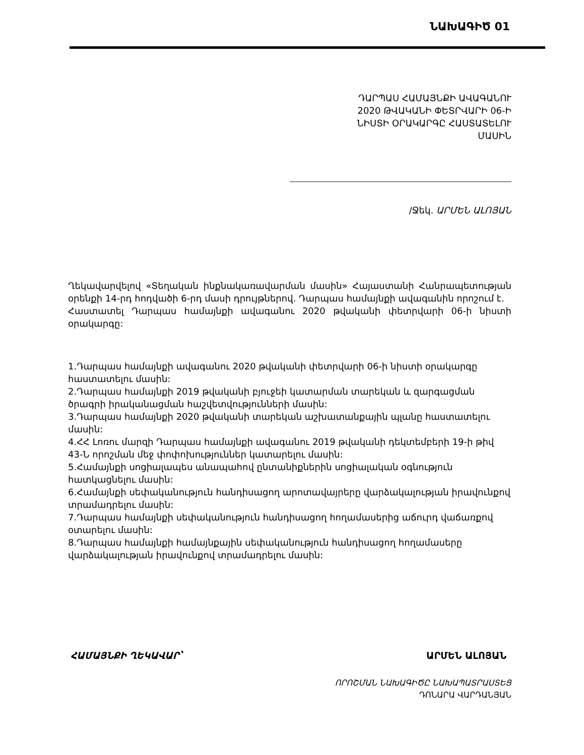ՆԱԽԱԳԻԾ 01
ԴԱՐՊԱՍ ՀԱՄԱՅՆՔԻ ԱՎԱԳԱՆՈՒ
2020 ԹՎԱԿԱՆԻ ՓԵՏՐՎԱՐԻ 06-Ի
ՆԻՍՏԻ ՕՐԱԿԱՐԳԸ ՀԱՍՏԱՏԵԼՈՒ
ՄԱՍԻՆ
/Ջեկ. ԱՐՄԵՆ ԱԼՈՅԱՆ
Ղեկավարվելով «Տեղական ինքնակառավարման մասին» Հայաստանի Հանրապետության օրենքի 14-րդ հոդվածի 6-րդ մասի դրույթներով. Դարպաս համայնքի ավագանին որոշում է.
Հաստատել Դարպաս համայնքի ավագանու 2020 թվականի փետրվարի 06-ի նիստի օրակարգը:
1.Դարպաս համայնքի ավագանու 2020 թվականի փետրվարի 06-ի նիստի օրակարգը հաստատելու մասին:
2.Դարպաս համայնքի 2019 թվականի բյուջեի կատարման տարեկան և զարգացման ծրագրի իրականացման հաշվետվությունների մասին:
3.Դարպաս համայնքի 2020 թվականի տարեկան աշխատանքային պլանը հաստատելու մասին:
4.ՀՀ Լոռու մարզի Դարպաս համայնքի ավագանու 2019 թվականի դեկտեմբերի 19-ի թիվ 43-Ն որոշման մեջ փոփոխություններ կատարելու մասին:
5.Համայնքի սոցիալապես անապահով ընտանիքներին սոցիալական օգնություն հատկացնելու մասին:
6.Համայնքի սեփականություն հանդիսացող արոտավայրերը վարձակալության իրավունքով տրամադրելու մասին:
7.Դարպաս համայնքի սեփականություն հանդիսացող հողամասերից աճուրդ վաճառքով օտարելու մասին:
8.Դարպաս համայնքի համայնքային սեփականություն հանդիսացող հողամասերը վարձակալության իրավունքով տրամադրելու մասին:
ՀԱՄԱՅՆՔԻ ՂԵԿԱՎԱՐ՝ ԱՐՄԵՆ ԱԼՈՅԱՆ
ՈՐՈՇՄԱՆ ՆԱԽԱԳԻԾԸ ՆԱԽԱՊԱՏՐԱՍՏԵՑ
ԴՈՆԱՐԱ ՎԱՐԴԱՆՅԱՆ